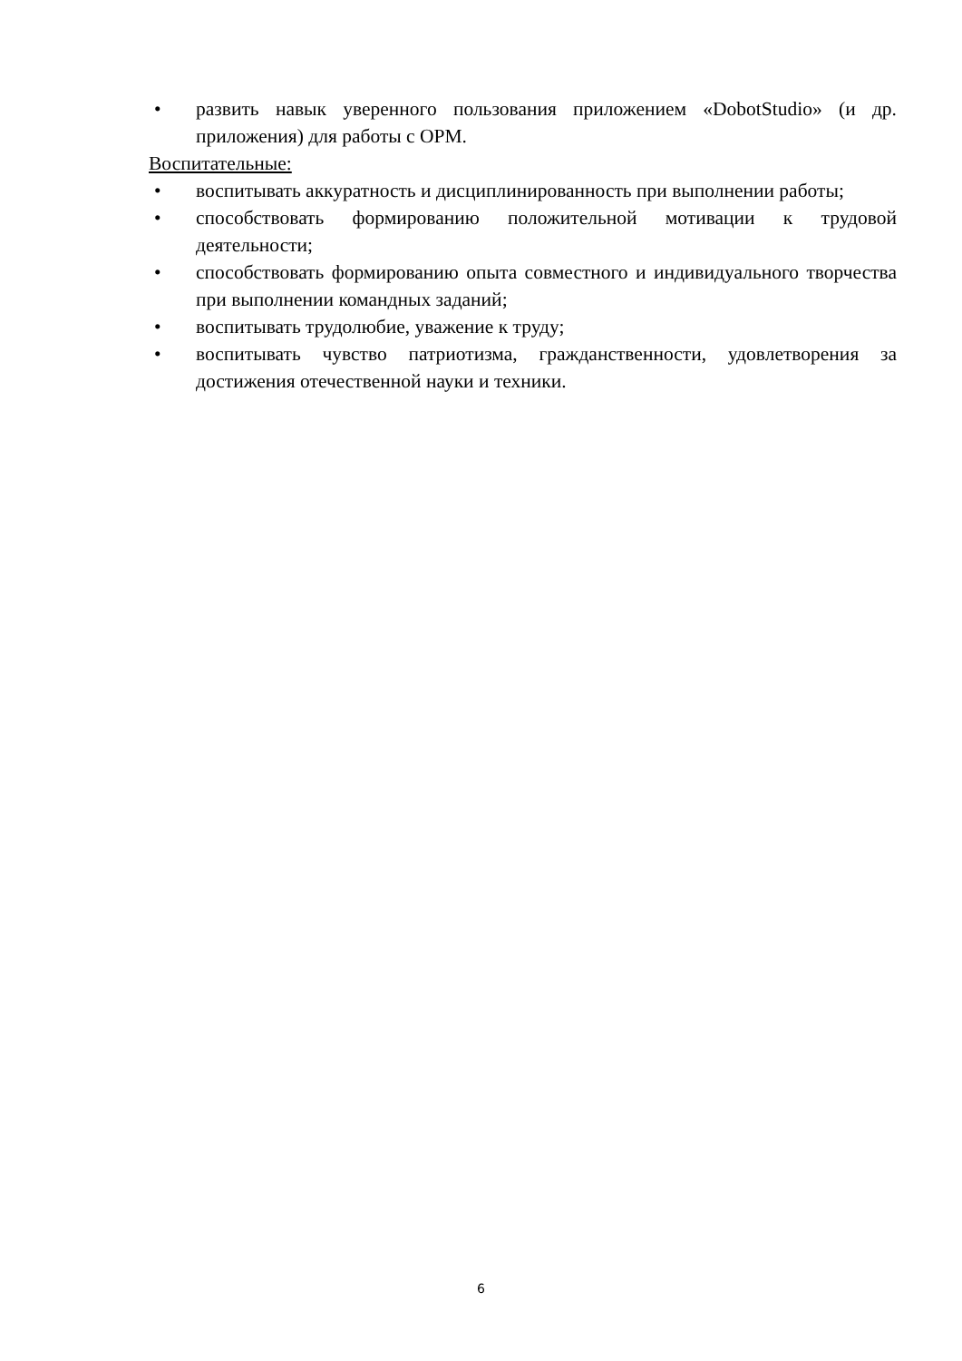• развить навык уверенного пользования приложением «DobotStudio» (и др. приложения) для работы с ОРМ.
Воспитательные:
• воспитывать аккуратность и дисциплинированность при выполнении работы;
• способствовать формированию положительной мотивации к трудовой деятельности;
• способствовать формированию опыта совместного и индивидуального творчества при выполнении командных заданий;
• воспитывать трудолюбие, уважение к труду;
• воспитывать чувство патриотизма, гражданственности, удовлетворения за достижения отечественной науки и техники.
6